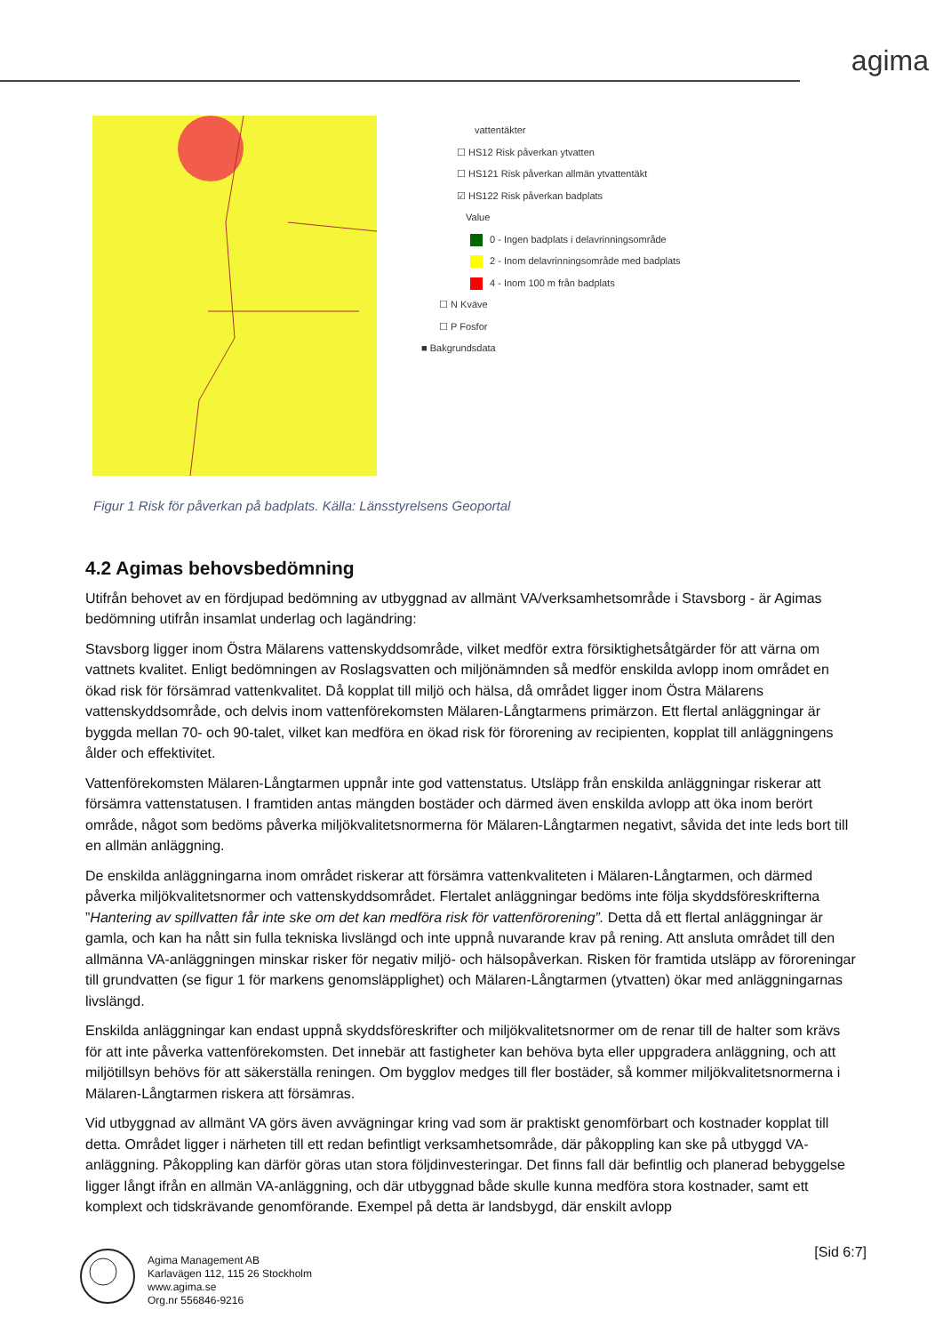agima
vattentäkter
☐ HS12 Risk påverkan ytvatten
☐ HS121 Risk påverkan allmän ytvattentäkt
☑ HS122 Risk påverkan badplats
Value
0 - Ingen badplats i delavrinningsområde
2 - Inom delavrinningsområde med badplats
4 - Inom 100 m från badplats
☐ N Kväve
☐ P Fosfor
■ Bakgrundsdata
Figur 1 Risk för påverkan på badplats. Källa: Länsstyrelsens Geoportal
4.2 Agimas behovsbedömning
Utifrån behovet av en fördjupad bedömning av utbyggnad av allmänt VA/verksamhetsområde i Stavsborg - är Agimas bedömning utifrån insamlat underlag och lagändring:
Stavsborg ligger inom Östra Mälarens vattenskyddsområde, vilket medför extra försiktighetsåtgärder för att värna om vattnets kvalitet. Enligt bedömningen av Roslagsvatten och miljönämnden så medför enskilda avlopp inom området en ökad risk för försämrad vattenkvalitet. Då kopplat till miljö och hälsa, då området ligger inom Östra Mälarens vattenskyddsområde, och delvis inom vattenförekomsten Mälaren-Långtarmens primärzon. Ett flertal anläggningar är byggda mellan 70- och 90-talet, vilket kan medföra en ökad risk för förorening av recipienten, kopplat till anläggningens ålder och effektivitet.
Vattenförekomsten Mälaren-Långtarmen uppnår inte god vattenstatus. Utsläpp från enskilda anläggningar riskerar att försämra vattenstatusen. I framtiden antas mängden bostäder och därmed även enskilda avlopp att öka inom berört område, något som bedöms påverka miljökvalitetsnormerna för Mälaren-Långtarmen negativt, såvida det inte leds bort till en allmän anläggning.
De enskilda anläggningarna inom området riskerar att försämra vattenkvaliteten i Mälaren-Långtarmen, och därmed påverka miljökvalitetsnormer och vattenskyddsområdet. Flertalet anläggningar bedöms inte följa skyddsföreskrifterna ”Hantering av spillvatten får inte ske om det kan medföra risk för vattenförorening”. Detta då ett flertal anläggningar är gamla, och kan ha nått sin fulla tekniska livslängd och inte uppnå nuvarande krav på rening. Att ansluta området till den allmänna VA-anläggningen minskar risker för negativ miljö- och hälsopåverkan. Risken för framtida utsläpp av föroreningar till grundvatten (se figur 1 för markens genomsläpplighet) och Mälaren-Långtarmen (ytvatten) ökar med anläggningarnas livslängd.
Enskilda anläggningar kan endast uppnå skyddsföreskrifter och miljökvalitetsnormer om de renar till de halter som krävs för att inte påverka vattenförekomsten. Det innebär att fastigheter kan behöva byta eller uppgradera anläggning, och att miljötillsyn behövs för att säkerställa reningen. Om bygglov medges till fler bostäder, så kommer miljökvalitetsnormerna i Mälaren-Långtarmen riskera att försämras.
Vid utbyggnad av allmänt VA görs även avvägningar kring vad som är praktiskt genomförbart och kostnader kopplat till detta. Området ligger i närheten till ett redan befintligt verksamhetsområde, där påkoppling kan ske på utbyggd VA-anläggning. Påkoppling kan därför göras utan stora följdinvesteringar. Det finns fall där befintlig och planerad bebyggelse ligger långt ifrån en allmän VA-anläggning, och där utbyggnad både skulle kunna medföra stora kostnader, samt ett komplext och tidskrävande genomförande. Exempel på detta är landsbygd, där enskilt avlopp
Agima Management AB
Karlavägen 112, 115 26 Stockholm
www.agima.se
Org.nr 556846-9216
[Sid 6:7]